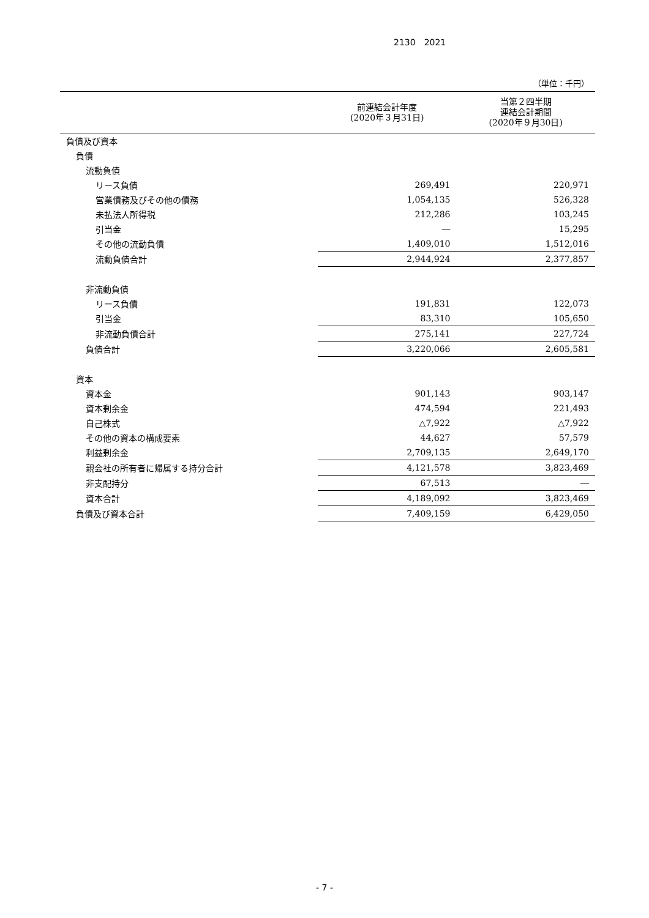2130　2021
（単位：千円）
| | 前連結会計年度 (2020年３月31日) | 当第２四半期 連結会計期間 (2020年９月30日) |
| --- | --- | --- |
| 負債及び資本 | | |
| 負債 | | |
| 流動負債 | | |
| リース負債 | 269,491 | 220,971 |
| 営業債務及びその他の債務 | 1,054,135 | 526,328 |
| 未払法人所得税 | 212,286 | 103,245 |
| 引当金 | ― | 15,295 |
| その他の流動負債 | 1,409,010 | 1,512,016 |
| 流動負債合計 | 2,944,924 | 2,377,857 |
| 非流動負債 | | |
| リース負債 | 191,831 | 122,073 |
| 引当金 | 83,310 | 105,650 |
| 非流動負債合計 | 275,141 | 227,724 |
| 負債合計 | 3,220,066 | 2,605,581 |
| 資本 | | |
| 資本金 | 901,143 | 903,147 |
| 資本剰余金 | 474,594 | 221,493 |
| 自己株式 | △7,922 | △7,922 |
| その他の資本の構成要素 | 44,627 | 57,579 |
| 利益剰余金 | 2,709,135 | 2,649,170 |
| 親会社の所有者に帰属する持分合計 | 4,121,578 | 3,823,469 |
| 非支配持分 | 67,513 | ― |
| 資本合計 | 4,189,092 | 3,823,469 |
| 負債及び資本合計 | 7,409,159 | 6,429,050 |
- 7 -